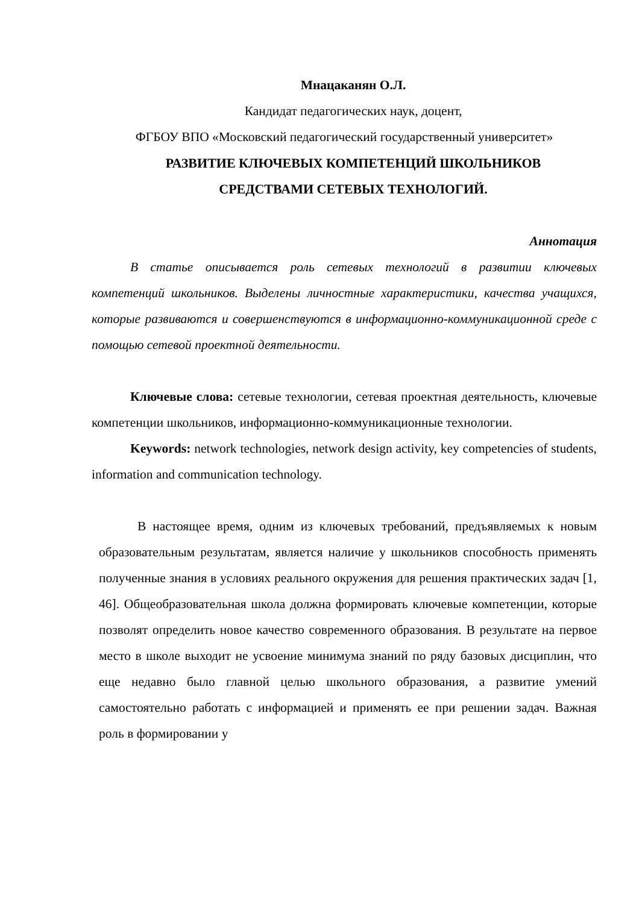Мнацаканян О.Л.
Кандидат педагогических наук, доцент,
ФГБОУ ВПО «Московский педагогический государственный университет»
РАЗВИТИЕ КЛЮЧЕВЫХ КОМПЕТЕНЦИЙ ШКОЛЬНИКОВ
СРЕДСТВАМИ СЕТЕВЫХ ТЕХНОЛОГИЙ.
Аннотация
В статье описывается роль сетевых технологий в развитии ключевых компетенций школьников. Выделены личностные характеристики, качества учащихся, которые развиваются и совершенствуются в информационно-коммуникационной среде с помощью сетевой проектной деятельности.
Ключевые слова: сетевые технологии, сетевая проектная деятельность, ключевые компетенции школьников, информационно-коммуникационные технологии.
Keywords: network technologies, network design activity, key competencies of students, information and communication technology.
В настоящее время, одним из ключевых требований, предъявляемых к новым образовательным результатам, является наличие у школьников способность применять полученные знания в условиях реального окружения для решения практических задач [1, 46]. Общеобразовательная школа должна формировать ключевые компетенции, которые позволят определить новое качество современного образования. В результате на первое место в школе выходит не усвоение минимума знаний по ряду базовых дисциплин, что еще недавно было главной целью школьного образования, а развитие умений самостоятельно работать с информацией и применять ее при решении задач. Важная роль в формировании у